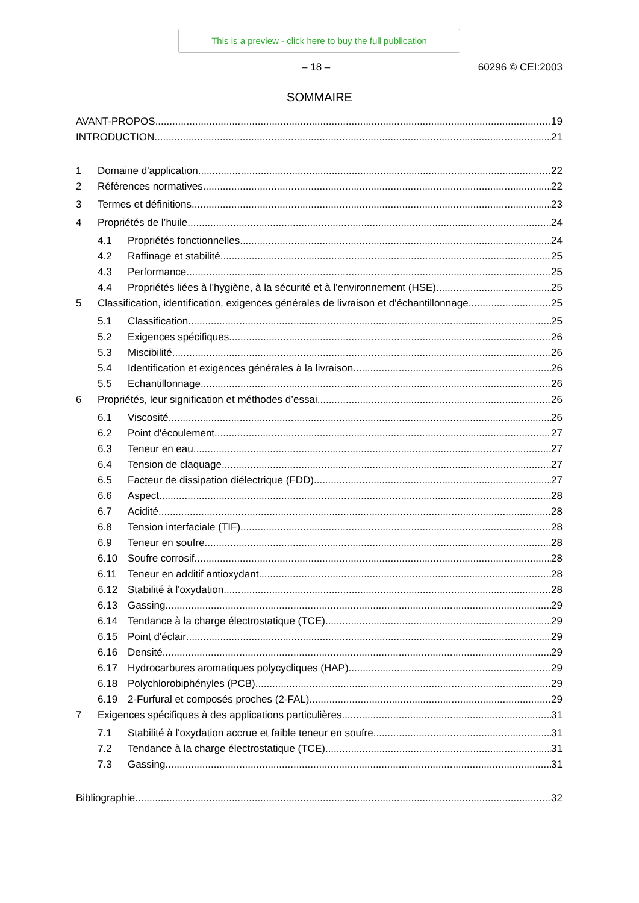This is a preview - click here to buy the full publication
– 18 – 60296 © CEI:2003
SOMMAIRE
AVANT-PROPOS 19
INTRODUCTION 21
1 Domaine d'application 22
2 Références normatives 22
3 Termes et définitions 23
4 Propriétés de l’huile 24
4.1 Propriétés fonctionnelles 24
4.2 Raffinage et stabilité 25
4.3 Performance 25
4.4 Propriétés liées à l'hygiène, à la sécurité et à l'environnement (HSE) 25
5 Classification, identification, exigences générales de livraison et d'échantillonnage 25
5.1 Classification 25
5.2 Exigences spécifiques 26
5.3 Miscibilité 26
5.4 Identification et exigences générales à la livraison 26
5.5 Echantillonnage 26
6 Propriétés, leur signification et méthodes d’essai 26
6.1 Viscosité 26
6.2 Point d'écoulement 27
6.3 Teneur en eau 27
6.4 Tension de claquage 27
6.5 Facteur de dissipation diélectrique (FDD) 27
6.6 Aspect 28
6.7 Acidité 28
6.8 Tension interfaciale (TIF) 28
6.9 Teneur en soufre 28
6.10 Soufre corrosif 28
6.11 Teneur en additif antioxydant 28
6.12 Stabilité à l'oxydation 28
6.13 Gassing 29
6.14 Tendance à la charge électrostatique (TCE) 29
6.15 Point d'éclair 29
6.16 Densité 29
6.17 Hydrocarbures aromatiques polycycliques (HAP) 29
6.18 Polychlorobiphényles (PCB) 29
6.19 2-Furfural et composés proches (2-FAL) 29
7 Exigences spécifiques à des applications particulières 31
7.1 Stabilité à l'oxydation accrue et faible teneur en soufre 31
7.2 Tendance à la charge électrostatique (TCE) 31
7.3 Gassing 31
Bibliographie 32